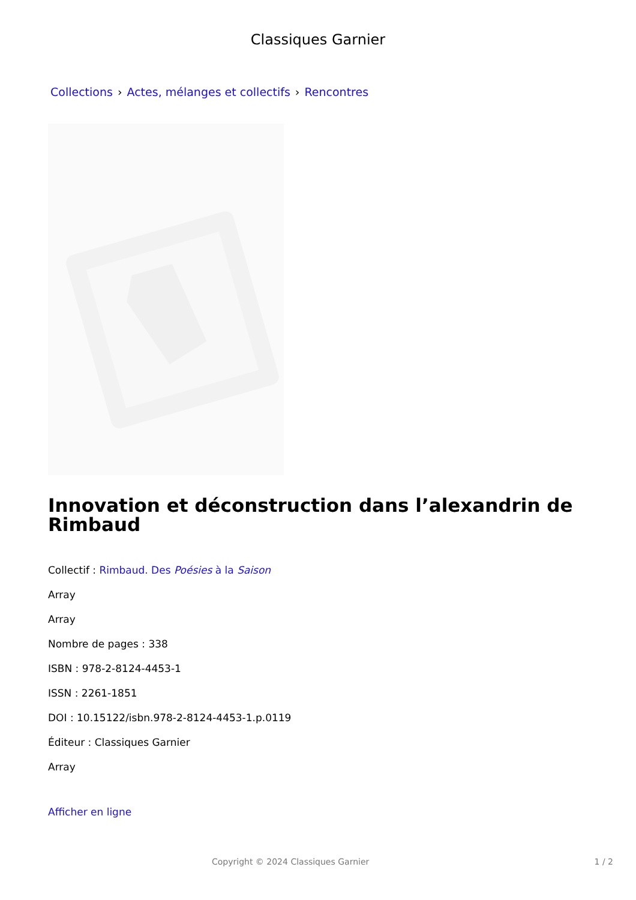Classiques Garnier
Collections › Actes, mélanges et collectifs › Rencontres
Innovation et déconstruction dans l’alexandrin de Rimbaud
Collectif : Rimbaud. Des Poésies à la Saison
Array
Array
Nombre de pages : 338
ISBN : 978-2-8124-4453-1
ISSN : 2261-1851
DOI : 10.15122/isbn.978-2-8124-4453-1.p.0119
Éditeur : Classiques Garnier
Array
Afficher en ligne
Copyright © 2024 Classiques Garnier 1 / 2